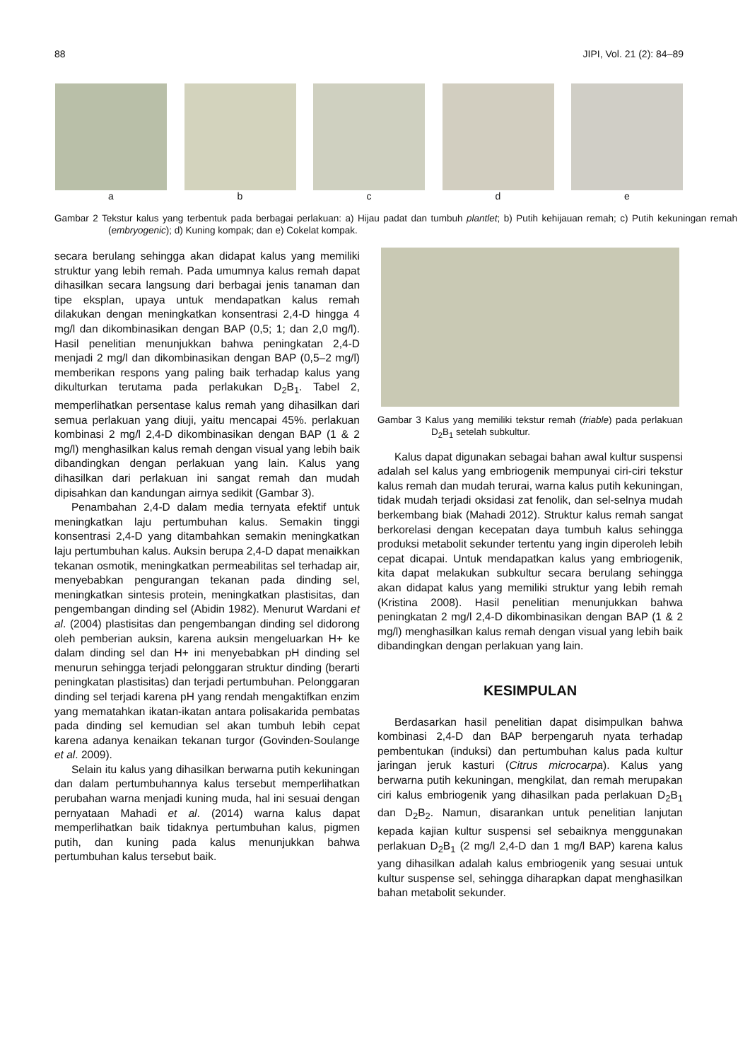88 JIPI, Vol. 21 (2): 84‒89
a b c d e
Gambar 2 Tekstur kalus yang terbentuk pada berbagai perlakuan: a) Hijau padat dan tumbuh plantlet; b) Putih kehijauan remah; c) Putih kekuningan remah (embryogenic); d) Kuning kompak; dan e) Cokelat kompak.
secara berulang sehingga akan didapat kalus yang memiliki struktur yang lebih remah. Pada umumnya kalus remah dapat dihasilkan secara langsung dari berbagai jenis tanaman dan tipe eksplan, upaya untuk mendapatkan kalus remah dilakukan dengan meningkatkan konsentrasi 2,4-D hingga 4 mg/l dan dikombinasikan dengan BAP (0,5; 1; dan 2,0 mg/l). Hasil penelitian menunjukkan bahwa peningkatan 2,4-D menjadi 2 mg/l dan dikombinasikan dengan BAP (0,5‒2 mg/l) memberikan respons yang paling baik terhadap kalus yang dikulturkan terutama pada perlakukan D<sub>2</sub>B<sub>1</sub>. Tabel 2, memperlihatkan persentase kalus remah yang dihasilkan dari semua perlakuan yang diuji, yaitu mencapai 45%. perlakuan kombinasi 2 mg/l 2,4-D dikombinasikan dengan BAP (1 & 2 mg/l) menghasilkan kalus remah dengan visual yang lebih baik dibandingkan dengan perlakuan yang lain. Kalus yang dihasilkan dari perlakuan ini sangat remah dan mudah dipisahkan dan kandungan airnya sedikit (Gambar 3).
Penambahan 2,4-D dalam media ternyata efektif untuk meningkatkan laju pertumbuhan kalus. Semakin tinggi konsentrasi 2,4-D yang ditambahkan semakin meningkatkan laju pertumbuhan kalus. Auksin berupa 2,4-D dapat menaikkan tekanan osmotik, meningkatkan permeabilitas sel terhadap air, menyebabkan pengurangan tekanan pada dinding sel, meningkatkan sintesis protein, meningkatkan plastisitas, dan pengembangan dinding sel (Abidin 1982). Menurut Wardani et al. (2004) plastisitas dan pengembangan dinding sel didorong oleh pemberian auksin, karena auksin mengeluarkan H+ ke dalam dinding sel dan H+ ini menyebabkan pH dinding sel menurun sehingga terjadi pelonggaran struktur dinding (berarti peningkatan plastisitas) dan terjadi pertumbuhan. Pelonggaran dinding sel terjadi karena pH yang rendah mengaktifkan enzim yang mematahkan ikatan-ikatan antara polisakarida pembatas pada dinding sel kemudian sel akan tumbuh lebih cepat karena adanya kenaikan tekanan turgor (Govinden-Soulange et al. 2009).
Selain itu kalus yang dihasilkan berwarna putih kekuningan dan dalam pertumbuhannya kalus tersebut memperlihatkan perubahan warna menjadi kuning muda, hal ini sesuai dengan pernyataan Mahadi et al. (2014) warna kalus dapat memperlihatkan baik tidaknya pertumbuhan kalus, pigmen putih, dan kuning pada kalus menunjukkan bahwa pertumbuhan kalus tersebut baik.
Gambar 3 Kalus yang memiliki tekstur remah (friable) pada perlakuan D<sub>2</sub>B<sub>1</sub> setelah subkultur.
Kalus dapat digunakan sebagai bahan awal kultur suspensi adalah sel kalus yang embriogenik mempunyai ciri-ciri tekstur kalus remah dan mudah terurai, warna kalus putih kekuningan, tidak mudah terjadi oksidasi zat fenolik, dan sel-selnya mudah berkembang biak (Mahadi 2012). Struktur kalus remah sangat berkorelasi dengan kecepatan daya tumbuh kalus sehingga produksi metabolit sekunder tertentu yang ingin diperoleh lebih cepat dicapai. Untuk mendapatkan kalus yang embriogenik, kita dapat melakukan subkultur secara berulang sehingga akan didapat kalus yang memiliki struktur yang lebih remah (Kristina 2008). Hasil penelitian menunjukkan bahwa peningkatan 2 mg/l 2,4-D dikombinasikan dengan BAP (1 & 2 mg/l) menghasilkan kalus remah dengan visual yang lebih baik dibandingkan dengan perlakuan yang lain.
KESIMPULAN
Berdasarkan hasil penelitian dapat disimpulkan bahwa kombinasi 2,4-D dan BAP berpengaruh nyata terhadap pembentukan (induksi) dan pertumbuhan kalus pada kultur jaringan jeruk kasturi (Citrus microcarpa). Kalus yang berwarna putih kekuningan, mengkilat, dan remah merupakan ciri kalus embriogenik yang dihasilkan pada perlakuan D<sub>2</sub>B<sub>1</sub> dan D<sub>2</sub>B<sub>2</sub>. Namun, disarankan untuk penelitian lanjutan kepada kajian kultur suspensi sel sebaiknya menggunakan perlakuan D<sub>2</sub>B<sub>1</sub> (2 mg/l 2,4-D dan 1 mg/l BAP) karena kalus yang dihasilkan adalah kalus embriogenik yang sesuai untuk kultur suspense sel, sehingga diharapkan dapat menghasilkan bahan metabolit sekunder.